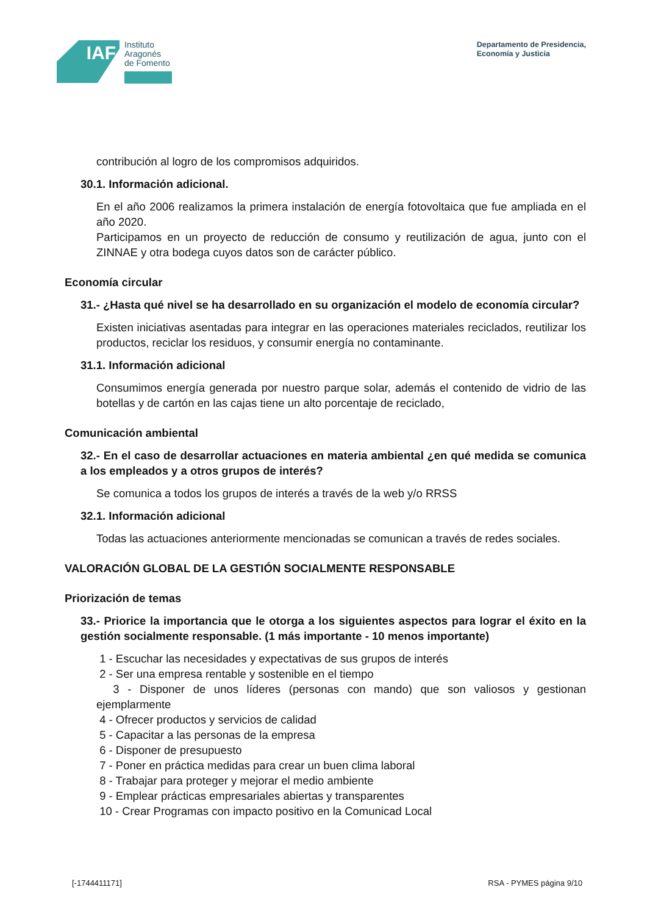IAF
Instituto
Aragonés
de Fomento
Departamento de Presidencia,
Economía y Justicia
contribución al logro de los compromisos adquiridos.
30.1. Información adicional.
En el año 2006 realizamos la primera instalación de energía fotovoltaica que fue ampliada en el año 2020.
Participamos en un proyecto de reducción de consumo y reutilización de agua, junto con el ZINNAE y otra bodega cuyos datos son de carácter público.
Economía circular
31.- ¿Hasta qué nivel se ha desarrollado en su organización el modelo de economía circular?
Existen iniciativas asentadas para integrar en las operaciones materiales reciclados, reutilizar los productos, reciclar los residuos, y consumir energía no contaminante.
31.1. Información adicional
Consumimos energía generada por nuestro parque solar, además el contenido de vidrio de las botellas y de cartón en las cajas tiene un alto porcentaje de reciclado,
Comunicación ambiental
32.- En el caso de desarrollar actuaciones en materia ambiental ¿en qué medida se comunica a los empleados y a otros grupos de interés?
Se comunica a todos los grupos de interés a través de la web y/o RRSS
32.1. Información adicional
Todas las actuaciones anteriormente mencionadas se comunican a través de redes sociales.
VALORACIÓN GLOBAL DE LA GESTIÓN SOCIALMENTE RESPONSABLE
Priorización de temas
33.- Priorice la importancia que le otorga a los siguientes aspectos para lograr el éxito en la gestión socialmente responsable. (1 más importante - 10 menos importante)
1 - Escuchar las necesidades y expectativas de sus grupos de interés
2 - Ser una empresa rentable y sostenible en el tiempo
3 - Disponer de unos líderes (personas con mando) que son valiosos y gestionan ejemplarmente
4 - Ofrecer productos y servicios de calidad
5 - Capacitar a las personas de la empresa
6 - Disponer de presupuesto
7 - Poner en práctica medidas para crear un buen clima laboral
8 - Trabajar para proteger y mejorar el medio ambiente
9 - Emplear prácticas empresariales abiertas y transparentes
10 - Crear Programas con impacto positivo en la Comunicad Local
[-1744411171] RSA - PYMES página 9/10